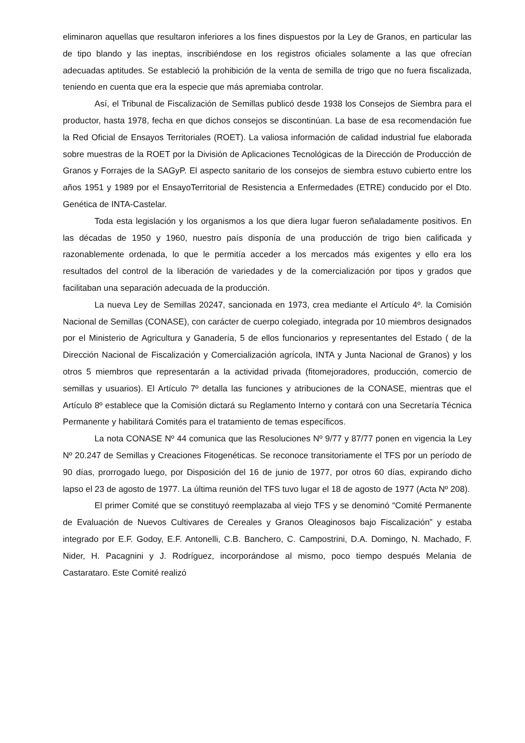eliminaron aquellas que resultaron inferiores a los fines dispuestos por la Ley de Granos, en particular las de tipo blando y las ineptas, inscribiéndose en los registros oficiales solamente a las que ofrecían adecuadas aptitudes. Se estableció la prohibición de la venta de semilla de trigo que no fuera fiscalizada, teniendo en cuenta que era la especie que más apremiaba controlar.
Así, el Tribunal de Fiscalización de Semillas publicó desde 1938 los Consejos de Siembra para el productor, hasta 1978, fecha en que dichos consejos se discontinúan. La base de esa recomendación fue la Red Oficial de Ensayos Territoriales (ROET). La valiosa información de calidad industrial fue elaborada sobre muestras de la ROET por la División de Aplicaciones Tecnológicas de la Dirección de Producción de Granos y Forrajes de la SAGyP. El aspecto sanitario de los consejos de siembra estuvo cubierto entre los años 1951 y 1989 por el EnsayoTerritorial de Resistencia a Enfermedades (ETRE) conducido por el Dto. Genética de INTA-Castelar.
Toda esta legislación y los organismos a los que diera lugar fueron señaladamente positivos. En las décadas de 1950 y 1960, nuestro país disponía de una producción de trigo bien calificada y razonablemente ordenada, lo que le permitía acceder a los mercados más exigentes y ello era los resultados del control de la liberación de variedades y de la comercialización por tipos y grados que facilitaban una separación adecuada de la producción.
La nueva Ley de Semillas 20247, sancionada en 1973, crea mediante el Artículo 4º. la Comisión Nacional de Semillas (CONASE), con carácter de cuerpo colegiado, integrada por 10 miembros designados por el Ministerio de Agricultura y Ganadería, 5 de ellos funcionarios y representantes del Estado ( de la Dirección Nacional de Fiscalización y Comercialización agrícola, INTA y Junta Nacional de Granos) y los otros 5 miembros que representarán a la actividad privada (fitomejoradores, producción, comercio de semillas y usuarios). El Artículo 7º detalla las funciones y atribuciones de la CONASE, mientras que el Artículo 8º establece que la Comisión dictará su Reglamento Interno y contará con una Secretaría Técnica Permanente y habilitará Comités para el tratamiento de temas específicos.
La nota CONASE Nº 44 comunica que las Resoluciones Nº 9/77 y 87/77 ponen en vigencia la Ley Nº 20.247 de Semillas y Creaciones Fitogenéticas. Se reconoce transitoriamente el TFS por un período de 90 días, prorrogado luego, por Disposición del 16 de junio de 1977, por otros 60 días, expirando dicho lapso el 23 de agosto de 1977. La última reunión del TFS tuvo lugar el 18 de agosto de 1977 (Acta Nº 208).
El primer Comité que se constituyó reemplazaba al viejo TFS y se denominó “Comité Permanente de Evaluación de Nuevos Cultivares de Cereales y Granos Oleaginosos bajo Fiscalización” y estaba integrado por E.F. Godoy, E.F. Antonelli, C.B. Banchero, C. Campostrini, D.A. Domingo, N. Machado, F. Nider, H. Pacagnini y J. Rodríguez, incorporándose al mismo, poco tiempo después Melania de Castarataro. Este Comité realizó